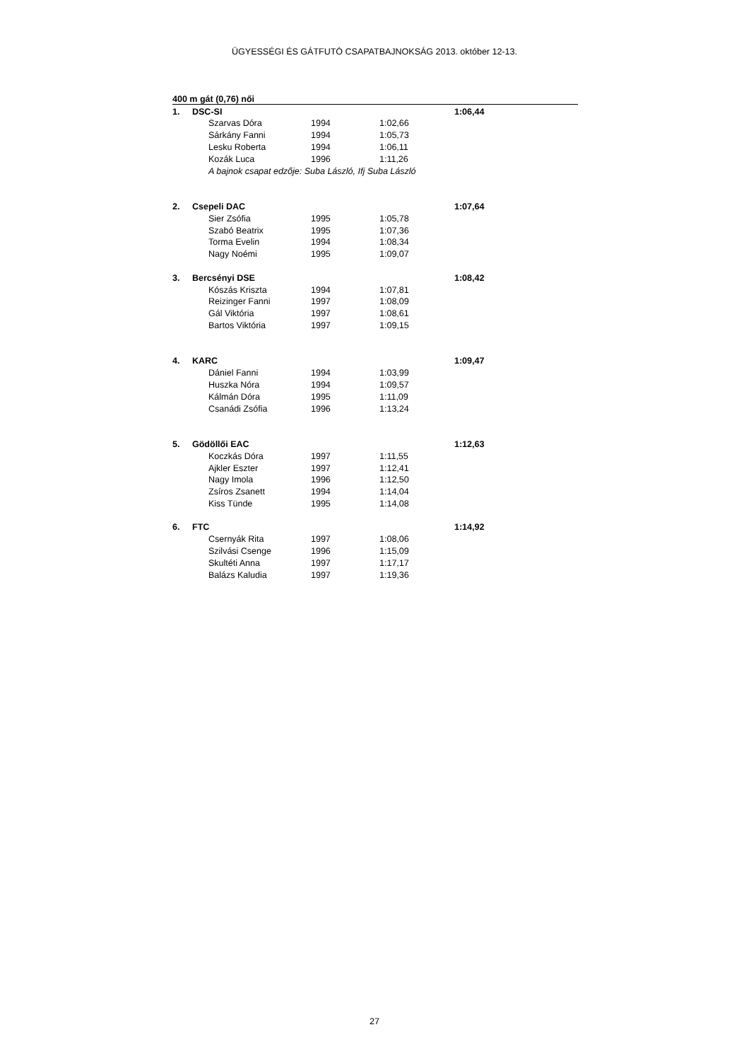ÜGYESSÉGI ÉS GÁTFUTÓ CSAPATBAJNOKSÁG 2013. október 12-13.
| 400 m gát (0,76) női | | | | | | |
| 1. | DSC-SI | | | | 1:06,44 | |
| | | Szarvas Dóra | 1994 | 1:02,66 | | |
| | | Sárkány Fanni | 1994 | 1:05,73 | | |
| | | Lesku Roberta | 1994 | 1:06,11 | | |
| | | Kozák Luca | 1996 | 1:11,26 | | |
| | | A bajnok csapat edzője: Suba László, Ifj Suba László | | | | |
| 2. | Csepeli DAC | | | | 1:07,64 | |
| | | Sier Zsófia | 1995 | 1:05,78 | | |
| | | Szabó Beatrix | 1995 | 1:07,36 | | |
| | | Torma Evelin | 1994 | 1:08,34 | | |
| | | Nagy Noémi | 1995 | 1:09,07 | | |
| 3. | Bercsényi DSE | | | | 1:08,42 | |
| | | Kószás Kriszta | 1994 | 1:07,81 | | |
| | | Reizinger Fanni | 1997 | 1:08,09 | | |
| | | Gál Viktória | 1997 | 1:08,61 | | |
| | | Bartos Viktória | 1997 | 1:09,15 | | |
| 4. | KARC | | | | 1:09,47 | |
| | | Dániel Fanni | 1994 | 1:03,99 | | |
| | | Huszka Nóra | 1994 | 1:09,57 | | |
| | | Kálmán Dóra | 1995 | 1:11,09 | | |
| | | Csanádi Zsófia | 1996 | 1:13,24 | | |
| 5. | Gödöllői EAC | | | | 1:12,63 | |
| | | Koczkás Dóra | 1997 | 1:11,55 | | |
| | | Ajkler Eszter | 1997 | 1:12,41 | | |
| | | Nagy Imola | 1996 | 1:12,50 | | |
| | | Zsíros Zsanett | 1994 | 1:14,04 | | |
| | | Kiss Tünde | 1995 | 1:14,08 | | |
| 6. | FTC | | | | 1:14,92 | |
| | | Csernyák Rita | 1997 | 1:08,06 | | |
| | | Szilvási Csenge | 1996 | 1:15,09 | | |
| | | Skultéti Anna | 1997 | 1:17,17 | | |
| | | Balázs Kaludia | 1997 | 1:19,36 | | |
27